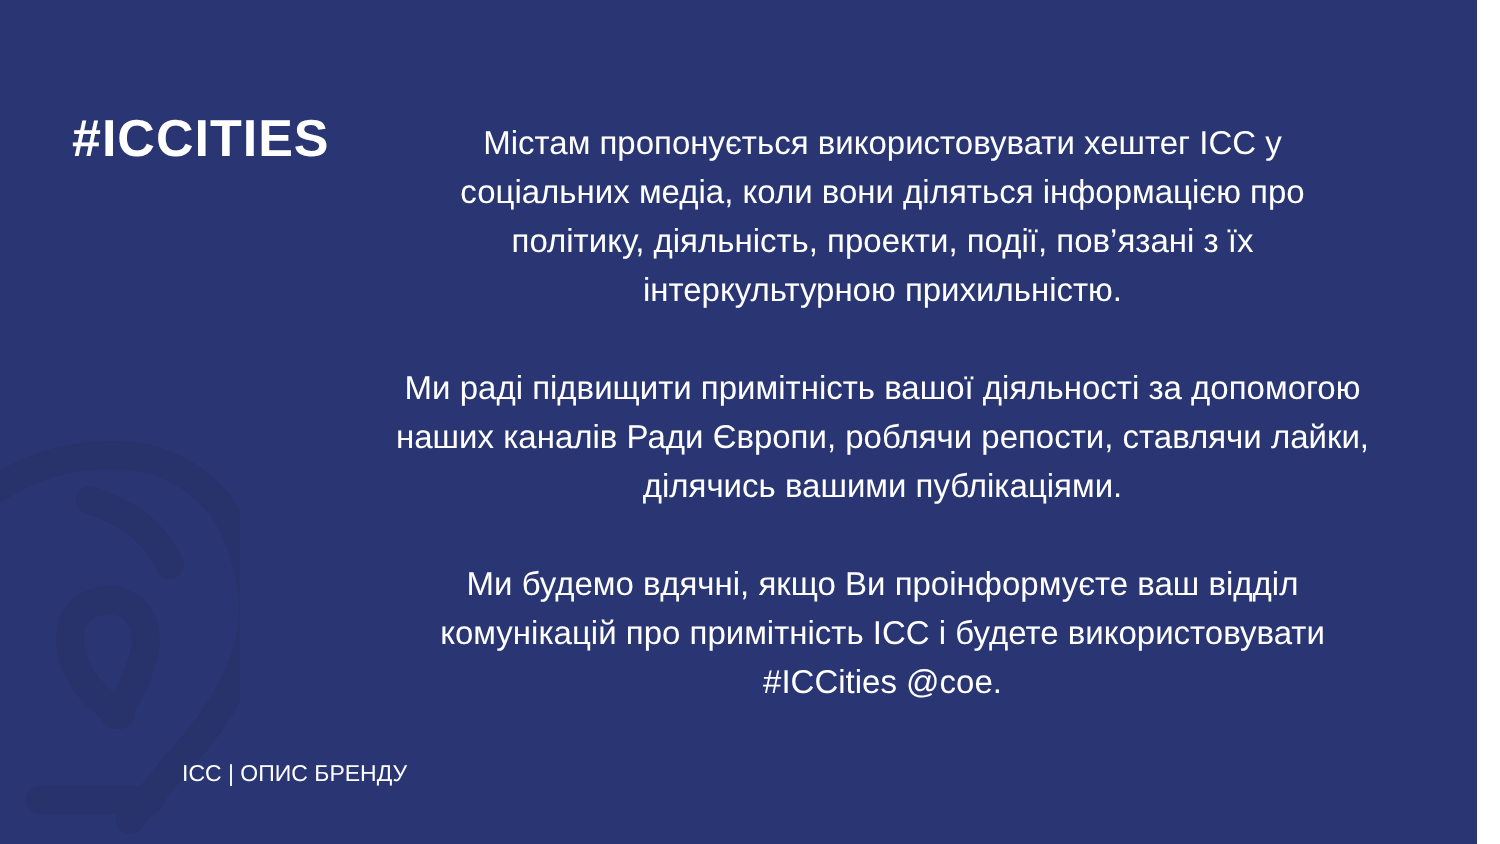#ICCITIES
Містам пропонується використовувати хештег ICC у соціальних медіа, коли вони діляться інформацією про політику, діяльність, проекти, події, пов’язані з їх інтеркультурною прихильністю.
Ми раді підвищити примітність вашої діяльності за допомогою наших каналів Ради Європи, роблячи репости, ставлячи лайки, ділячись вашими публікаціями.
Ми будемо вдячні, якщо Ви проінформуєте ваш відділ комунікацій про примітність ICC і будете використовувати #ICCities @coe.
ICC | ОПИС БРЕНДУ